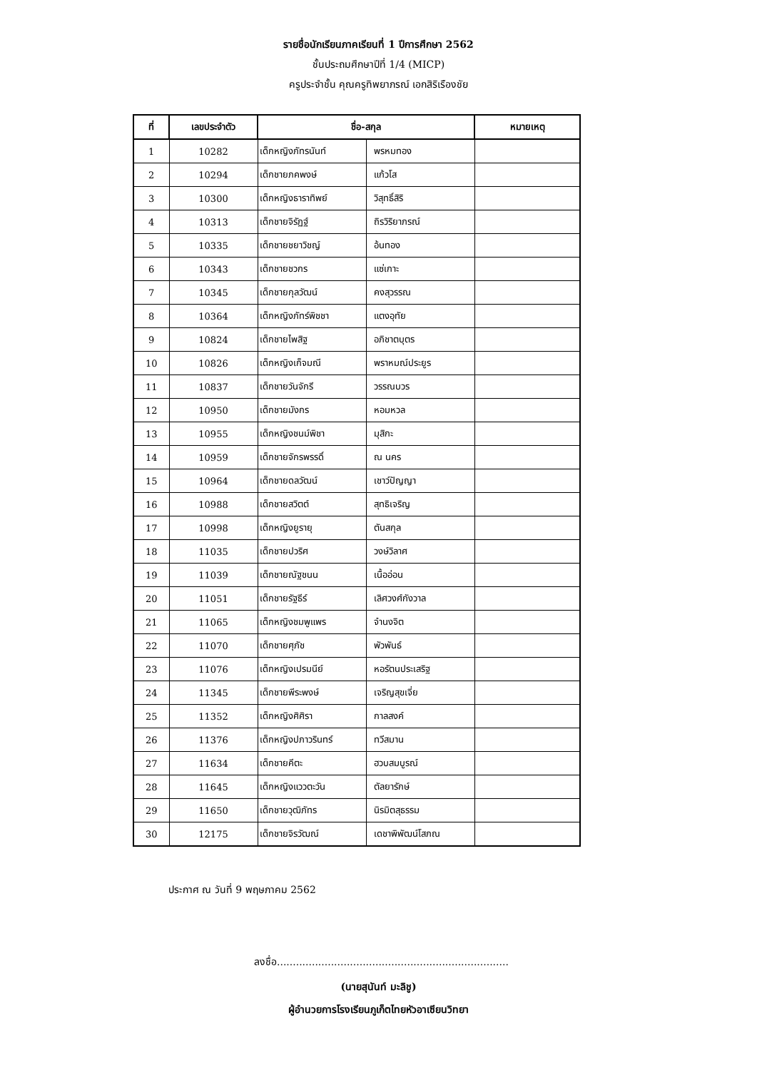รายชื่อนักเรียนภาคเรียนที่ 1 ปีการศึกษา 2562
ชั้นประถมศึกษาปีที่ 1/4 (MICP)
ครูประจำชั้น คุณครูทิพยาภรณ์ เอกสิริเรืองชัย
| ที่ | เลขประจำตัว | ชื่อ-สกุล | | หมายเหตุ |
| --- | --- | --- | --- | --- |
| 1 | 10282 | เด็กหญิงภัทรนันท์ | พรหมทอง | |
| 2 | 10294 | เด็กชายภคพงษ์ | แก้วโส | |
| 3 | 10300 | เด็กหญิงธาราทิพย์ | วิสุทธิ์สิริ | |
| 4 | 10313 | เด็กชายจิรัฏฐ์ | ถิรวิริยาภรณ์ | |
| 5 | 10335 | เด็กชายชยาวิชญ์ | อ้นทอง | |
| 6 | 10343 | เด็กชายชวกร | แซ่เกาะ | |
| 7 | 10345 | เด็กชายกุลวัฒน์ | คงสุวรรณ | |
| 8 | 10364 | เด็กหญิงภัทร์พิชชา | แตงอุทัย | |
| 9 | 10824 | เด็กชายไพสิฐ | อภิชาตบุตร | |
| 10 | 10826 | เด็กหญิงเก็จมณี | พราหมณ์ประยูร | |
| 11 | 10837 | เด็กชายวันจักรี | วรรณบวร | |
| 12 | 10950 | เด็กชายมังกร | หอมหวล | |
| 13 | 10955 | เด็กหญิงชนม์พิชา | มุสิกะ | |
| 14 | 10959 | เด็กชายจักรพรรดิ์ | ณ นคร | |
| 15 | 10964 | เด็กชายดลวัฒน์ | เชาว์ปัญญา | |
| 16 | 10988 | เด็กชายสวิตต์ | สุทธิเจริญ | |
| 17 | 10998 | เด็กหญิงยูรายุ | ตันสกุล | |
| 18 | 11035 | เด็กชายปวริศ | วงษ์วิลาศ | |
| 19 | 11039 | เด็กชายณัฐชนน | เนื้ออ่อน | |
| 20 | 11051 | เด็กชายรัฐธีร์ | เลิศวงศ์กังวาล | |
| 21 | 11065 | เด็กหญิงชมพูแพร | จำนงจิต | |
| 22 | 11070 | เด็กชายศุภัช | พัวพันธ์ | |
| 23 | 11076 | เด็กหญิงเปรมนีย์ | หอรัตนประเสริฐ | |
| 24 | 11345 | เด็กชายพีระพงษ์ | เจริญสุขเจี่ย | |
| 25 | 11352 | เด็กหญิงศิศิรา | กาลสงค์ | |
| 26 | 11376 | เด็กหญิงปภาวรินทร์ | ทวีสมาน | |
| 27 | 11634 | เด็กชายคีตะ | ฮวบสมบูรณ์ | |
| 28 | 11645 | เด็กหญิงแววตะวัน | ตัลยารักษ์ | |
| 29 | 11650 | เด็กชายวุฒิภัทร | นิรมิตสุธรรม | |
| 30 | 12175 | เด็กชายจิรวัฒณ์ | เดชาพิพัฒน์โสภณ | |
ประกาศ ณ วันที่ 9 พฤษภาคม 2562
ลงชื่อ.........................................................................
(นายสุนันท์ มะลิชู)
ผู้อำนวยการโรงเรียนภูเก็ตไทยหัวอาเซียนวิทยา